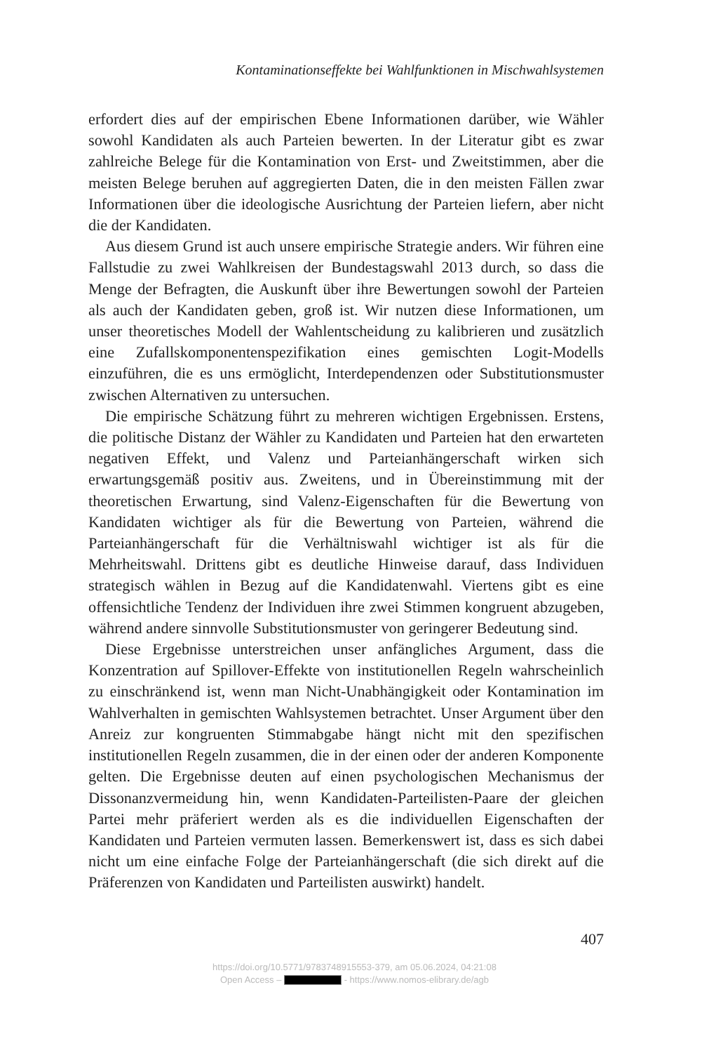Kontaminationseffekte bei Wahlfunktionen in Mischwahlsystemen
erfordert dies auf der empirischen Ebene Informationen darüber, wie Wähler sowohl Kandidaten als auch Parteien bewerten. In der Literatur gibt es zwar zahlreiche Belege für die Kontamination von Erst- und Zweitstimmen, aber die meisten Belege beruhen auf aggregierten Daten, die in den meisten Fällen zwar Informationen über die ideologische Ausrichtung der Parteien liefern, aber nicht die der Kandidaten.
Aus diesem Grund ist auch unsere empirische Strategie anders. Wir führen eine Fallstudie zu zwei Wahlkreisen der Bundestagswahl 2013 durch, so dass die Menge der Befragten, die Auskunft über ihre Bewertungen sowohl der Parteien als auch der Kandidaten geben, groß ist. Wir nutzen diese Informationen, um unser theoretisches Modell der Wahlentscheidung zu kalibrieren und zusätzlich eine Zufallskomponentenspezifikation eines gemischten Logit-Modells einzuführen, die es uns ermöglicht, Interdependenzen oder Substitutionsmuster zwischen Alternativen zu untersuchen.
Die empirische Schätzung führt zu mehreren wichtigen Ergebnissen. Erstens, die politische Distanz der Wähler zu Kandidaten und Parteien hat den erwarteten negativen Effekt, und Valenz und Parteianhängerschaft wirken sich erwartungsgemäß positiv aus. Zweitens, und in Übereinstimmung mit der theoretischen Erwartung, sind Valenz-Eigenschaften für die Bewertung von Kandidaten wichtiger als für die Bewertung von Parteien, während die Parteianhängerschaft für die Verhältniswahl wichtiger ist als für die Mehrheitswahl. Drittens gibt es deutliche Hinweise darauf, dass Individuen strategisch wählen in Bezug auf die Kandidatenwahl. Viertens gibt es eine offensichtliche Tendenz der Individuen ihre zwei Stimmen kongruent abzugeben, während andere sinnvolle Substitutionsmuster von geringerer Bedeutung sind.
Diese Ergebnisse unterstreichen unser anfängliches Argument, dass die Konzentration auf Spillover-Effekte von institutionellen Regeln wahrscheinlich zu einschränkend ist, wenn man Nicht-Unabhängigkeit oder Kontamination im Wahlverhalten in gemischten Wahlsystemen betrachtet. Unser Argument über den Anreiz zur kongruenten Stimmabgabe hängt nicht mit den spezifischen institutionellen Regeln zusammen, die in der einen oder der anderen Komponente gelten. Die Ergebnisse deuten auf einen psychologischen Mechanismus der Dissonanzvermeidung hin, wenn Kandidaten-Parteilisten-Paare der gleichen Partei mehr präferiert werden als es die individuellen Eigenschaften der Kandidaten und Parteien vermuten lassen. Bemerkenswert ist, dass es sich dabei nicht um eine einfache Folge der Parteianhängerschaft (die sich direkt auf die Präferenzen von Kandidaten und Parteilisten auswirkt) handelt.
407
https://doi.org/10.5771/9783748915553-379, am 05.06.2024, 04:21:08
Open Access – - https://www.nomos-elibrary.de/agb